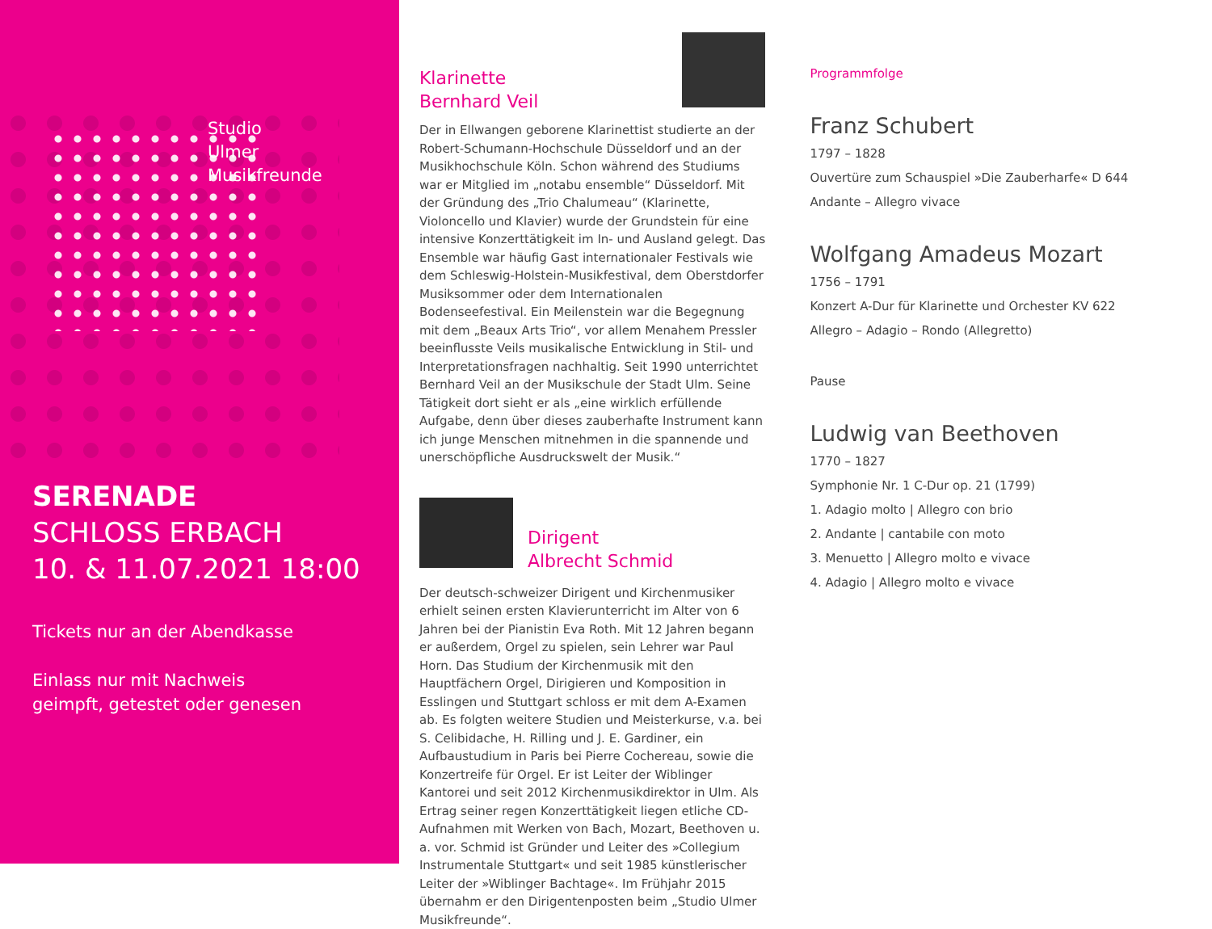Studio
Ulmer Musikfreunde
SERENADE
SCHLOSS ERBACH
10. & 11.07.2021 18:00
Tickets nur an der Abendkasse
Einlass nur mit Nachweis
geimpft, getestet oder genesen
Klarinette
Bernhard Veil
Der in Ellwangen geborene Klarinettist studierte an der Robert-Schumann-Hochschule Düsseldorf und an der Musikhochschule Köln. Schon während des Studiums war er Mitglied im „notabu ensemble“ Düsseldorf. Mit der Gründung des „Trio Chalumeau“ (Klarinette, Violoncello und Klavier) wurde der Grundstein für eine intensive Konzerttätigkeit im In- und Ausland gelegt. Das Ensemble war häufig Gast internationaler Festivals wie dem Schleswig-Holstein-Musikfestival, dem Oberstdorfer Musiksommer oder dem Internationalen Bodenseefestival. Ein Meilenstein war die Begegnung mit dem „Beaux Arts Trio“, vor allem Menahem Pressler beeinflusste Veils musikalische Entwicklung in Stil- und Interpretationsfragen nachhaltig. Seit 1990 unterrichtet Bernhard Veil an der Musikschule der Stadt Ulm. Seine Tätigkeit dort sieht er als „eine wirklich erfüllende Aufgabe, denn über dieses zauberhafte Instrument kann ich junge Menschen mitnehmen in die spannende und unerschöpfliche Ausdruckswelt der Musik.“
Dirigent
Albrecht Schmid
Der deutsch-schweizer Dirigent und Kirchenmusiker erhielt seinen ersten Klavierunterricht im Alter von 6 Jahren bei der Pianistin Eva Roth. Mit 12 Jahren begann er außerdem, Orgel zu spielen, sein Lehrer war Paul Horn. Das Studium der Kirchenmusik mit den Hauptfächern Orgel, Dirigieren und Komposition in Esslingen und Stuttgart schloss er mit dem A-Examen ab. Es folgten weitere Studien und Meisterkurse, v.a. bei S. Celibidache, H. Rilling und J. E. Gardiner, ein Aufbaustudium in Paris bei Pierre Cochereau, sowie die Konzertreife für Orgel. Er ist Leiter der Wiblinger Kantorei und seit 2012 Kirchenmusikdirektor in Ulm. Als Ertrag seiner regen Konzerttätigkeit liegen etliche CD-Aufnahmen mit Werken von Bach, Mozart, Beethoven u. a. vor. Schmid ist Gründer und Leiter des »Collegium Instrumentale Stuttgart« und seit 1985 künstlerischer Leiter der »Wiblinger Bachtage«. Im Frühjahr 2015 übernahm er den Dirigentenposten beim „Studio Ulmer Musikfreunde“.
Programmfolge
Franz Schubert
1797 – 1828
Ouvertüre zum Schauspiel »Die Zauberharfe« D 644
Andante – Allegro vivace
Wolfgang Amadeus Mozart
1756 – 1791
Konzert A-Dur für Klarinette und Orchester KV 622
Allegro – Adagio – Rondo (Allegretto)
Pause
Ludwig van Beethoven
1770 – 1827
Symphonie Nr. 1 C-Dur op. 21 (1799)
1. Adagio molto | Allegro con brio
2. Andante | cantabile con moto
3. Menuetto | Allegro molto e vivace
4. Adagio | Allegro molto e vivace